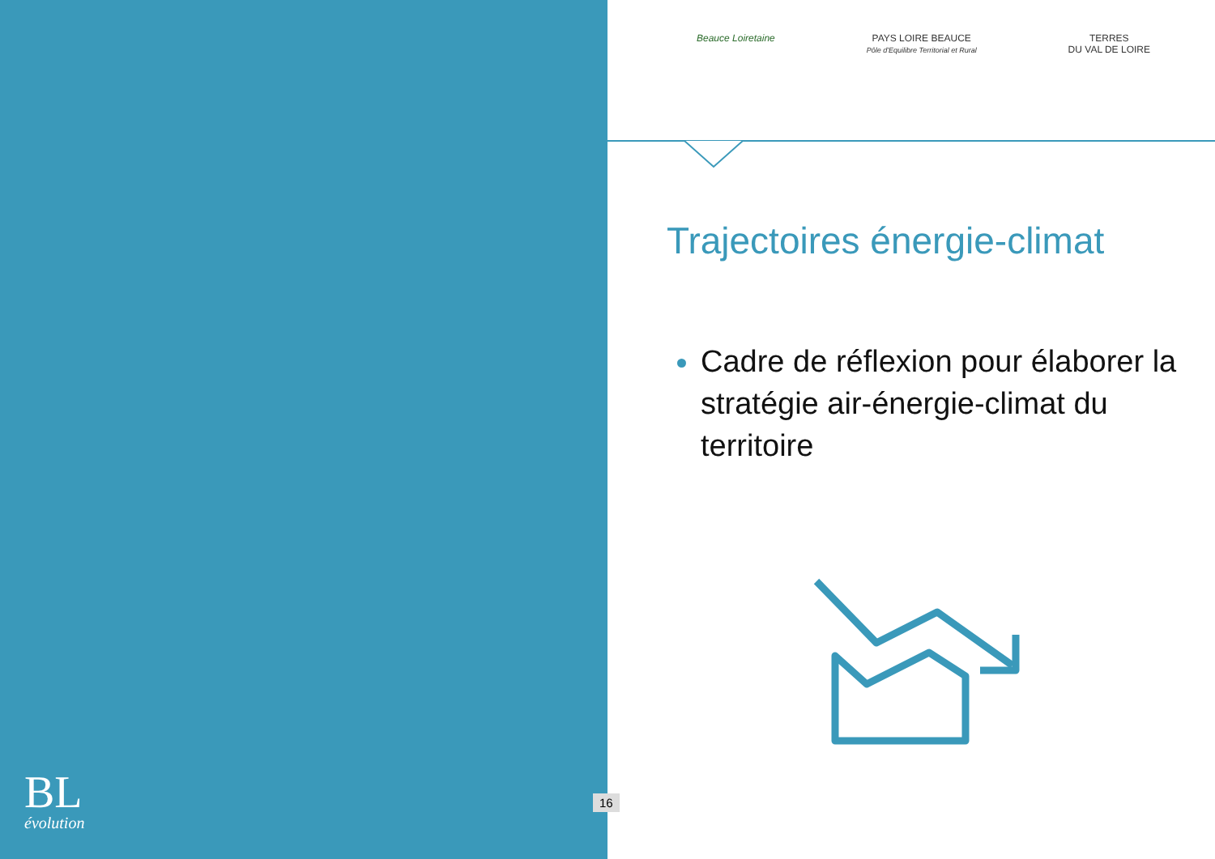BL
évolution
16
Beauce Loiretaine PAYS LOIRE BEAUCE
Pôle d'Equilibre Territorial et Rural
TERRES
DU VAL DE LOIRE
Trajectoires énergie-climat
Cadre de réflexion pour élaborer la stratégie air-énergie-climat du territoire